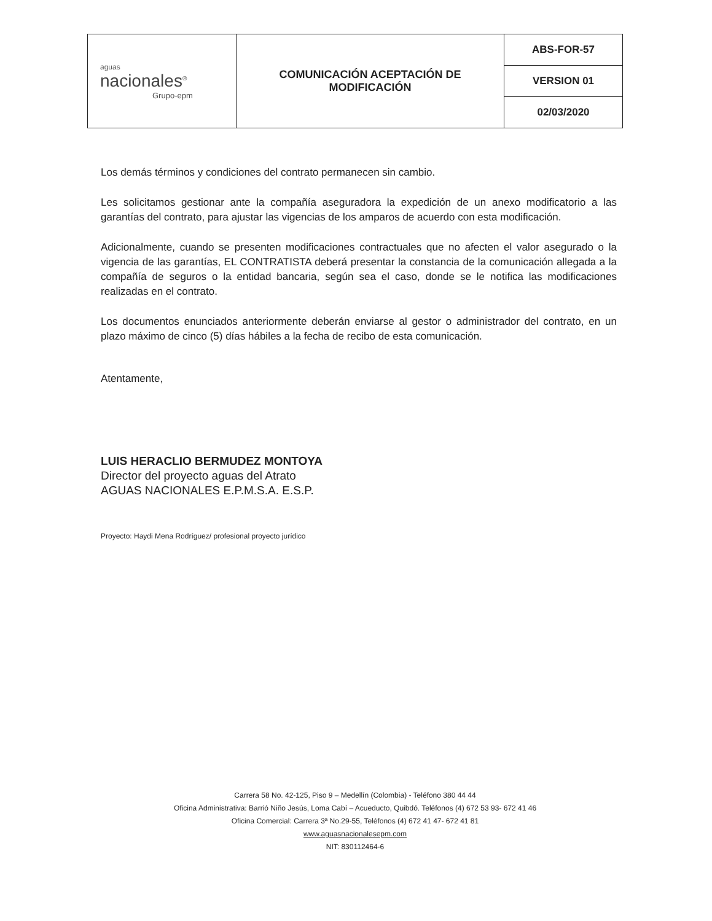| aguas nacionales<sup>®</sup> Grupo-epm | COMUNICACIÓN ACEPTACIÓN DE MODIFICACIÓN | ABS-FOR-57 |
| | | VERSION 01 |
| | | 02/03/2020 |
Los demás términos y condiciones del contrato permanecen sin cambio.
Les solicitamos gestionar ante la compañía aseguradora la expedición de un anexo modificatorio a las garantías del contrato, para ajustar las vigencias de los amparos de acuerdo con esta modificación.
Adicionalmente, cuando se presenten modificaciones contractuales que no afecten el valor asegurado o la vigencia de las garantías, EL CONTRATISTA deberá presentar la constancia de la comunicación allegada a la compañía de seguros o la entidad bancaria, según sea el caso, donde se le notifica las modificaciones realizadas en el contrato.
Los documentos enunciados anteriormente deberán enviarse al gestor o administrador del contrato, en un plazo máximo de cinco (5) días hábiles a la fecha de recibo de esta comunicación.
Atentamente,
LUIS HERACLIO BERMUDEZ MONTOYA
Director del proyecto aguas del Atrato
AGUAS NACIONALES E.P.M.S.A. E.S.P.
Proyecto: Haydi Mena Rodríguez/ profesional proyecto jurídico
Carrera 58 No. 42-125, Piso 9 – Medellín (Colombia) - Teléfono 380 44 44
Oficina Administrativa: Barrió Niño Jesús, Loma Cabí – Acueducto, Quibdó. Teléfonos (4) 672 53 93- 672 41 46
Oficina Comercial: Carrera 3ª No.29-55, Teléfonos (4) 672 41 47- 672 41 81
www.aguasnacionalesepm.com
NIT: 830112464-6